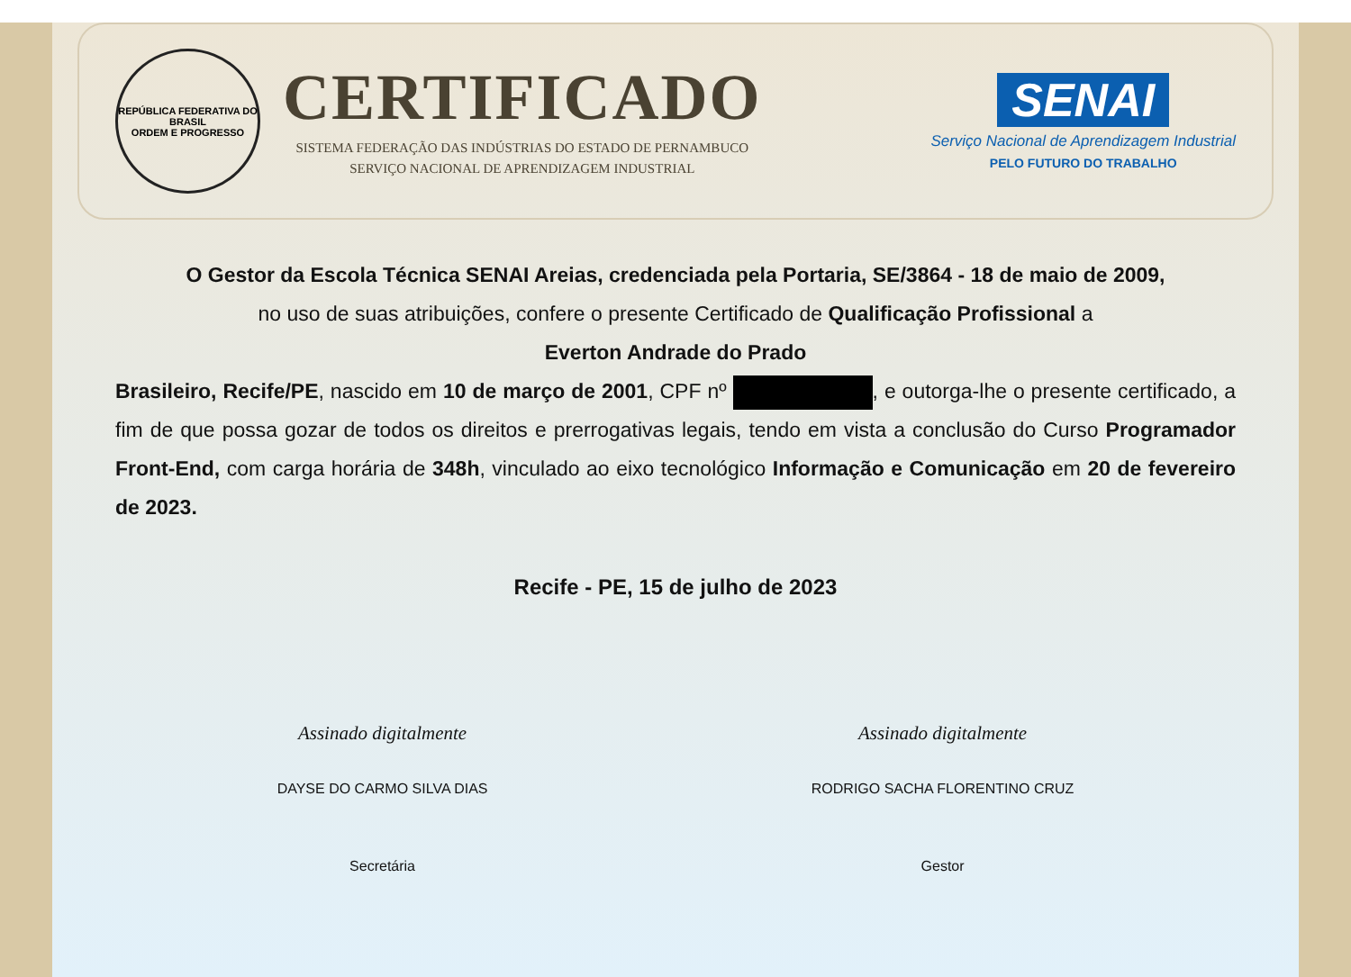REPÚBLICA FEDERATIVA DO BRASIL
ORDEM E PROGRESSO
CERTIFICADO
SISTEMA FEDERAÇÃO DAS INDÚSTRIAS DO ESTADO DE PERNAMBUCO
SERVIÇO NACIONAL DE APRENDIZAGEM INDUSTRIAL
SENAI
Serviço Nacional de Aprendizagem Industrial
PELO FUTURO DO TRABALHO
O Gestor da Escola Técnica SENAI Areias, credenciada pela Portaria, SE/3864 - 18 de maio de 2009,
no uso de suas atribuições, confere o presente Certificado de Qualificação Profissional a
Everton Andrade do Prado
Brasileiro, Recife/PE, nascido em 10 de março de 2001, CPF nº , e outorga-lhe o presente certificado, a fim de que possa gozar de todos os direitos e prerrogativas legais, tendo em vista a conclusão do Curso Programador Front-End, com carga horária de 348h, vinculado ao eixo tecnológico Informação e Comunicação em 20 de fevereiro de 2023.
Recife - PE, 15 de julho de 2023
Assinado digitalmente
DAYSE DO CARMO SILVA DIAS
Secretária
Assinado digitalmente
RODRIGO SACHA FLORENTINO CRUZ
Gestor